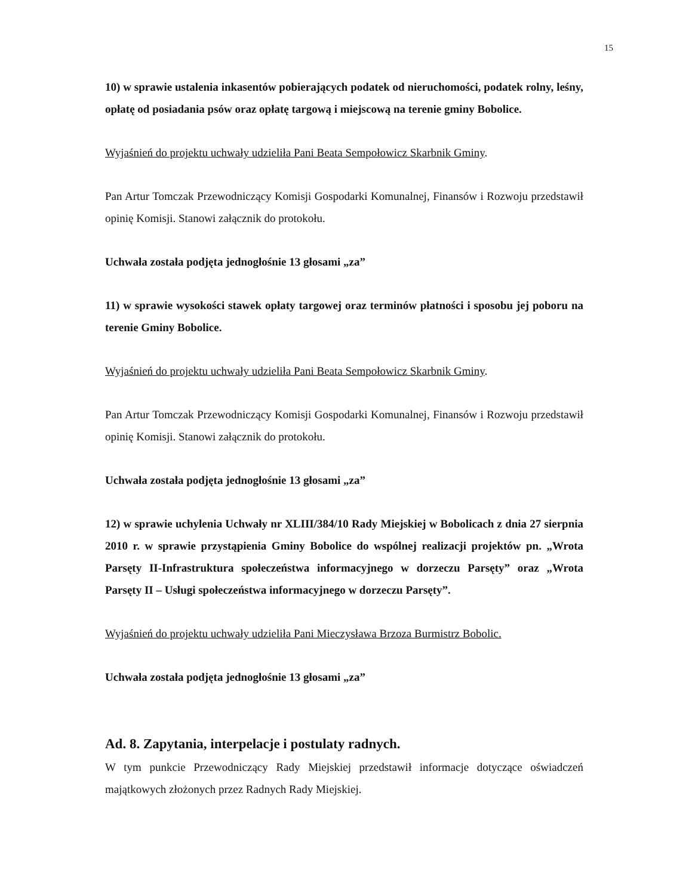15
10) w sprawie ustalenia inkasentów pobierających podatek od nieruchomości, podatek rolny, leśny, opłatę od posiadania psów oraz opłatę targową i miejscową na terenie gminy Bobolice.
Wyjaśnień do projektu uchwały udzieliła Pani Beata Sempołowicz Skarbnik Gminy.
Pan Artur Tomczak Przewodniczący Komisji Gospodarki Komunalnej, Finansów i Rozwoju przedstawił opinię Komisji. Stanowi załącznik do protokołu.
Uchwała została podjęta jednogłośnie 13 głosami „za”
11) w sprawie wysokości stawek opłaty targowej oraz terminów płatności i sposobu jej poboru na terenie Gminy Bobolice.
Wyjaśnień do projektu uchwały udzieliła Pani Beata Sempołowicz Skarbnik Gminy.
Pan Artur Tomczak Przewodniczący Komisji Gospodarki Komunalnej, Finansów i Rozwoju przedstawił opinię Komisji. Stanowi załącznik do protokołu.
Uchwała została podjęta jednogłośnie 13 głosami „za”
12) w sprawie uchylenia Uchwały nr XLIII/384/10 Rady Miejskiej w Bobolicach z dnia 27 sierpnia 2010 r. w sprawie przystąpienia Gminy Bobolice do wspólnej realizacji projektów pn. „Wrota Parsęty II-Infrastruktura społeczeństwa informacyjnego w dorzeczu Parsęty” oraz „Wrota Parsęty II – Usługi społeczeństwa informacyjnego w dorzeczu Parsęty”.
Wyjaśnień do projektu uchwały udzieliła Pani Mieczysława Brzoza Burmistrz Bobolic.
Uchwała została podjęta jednogłośnie 13 głosami „za”
Ad. 8. Zapytania, interpelacje i postulaty radnych.
W tym punkcie Przewodniczący Rady Miejskiej przedstawił informacje dotyczące oświadczeń majątkowych złożonych przez Radnych Rady Miejskiej.